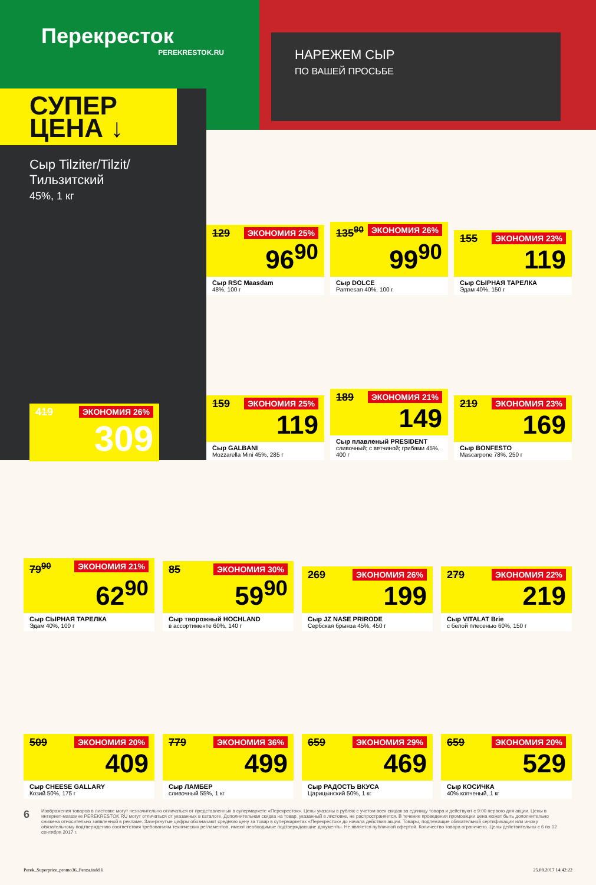Перекресток
PEREKRESTOK.RU
НАРЕЖЕМ СЫР
ПО ВАШЕЙ ПРОСЬБЕ
СУПЕР
ЦЕНА ↓
Сыр Tilziter/Tilzit/ Тильзитский
45%, 1 кг
ЭКОНОМИЯ 26% 419
309
ЭКОНОМИЯ 25% 129
96<sup>90</sup>
Сыр RSC Maasdam
48%, 100 г
ЭКОНОМИЯ 26% 135<sup>90</sup>
99<sup>90</sup>
Сыр DOLCE
Parmesan 40%, 100 г
ЭКОНОМИЯ 23% 155
119
Сыр СЫРНАЯ ТАРЕЛКА
Эдам 40%, 150 г
ЭКОНОМИЯ 25% 159
119
Сыр GALBANI
Mozzarella Mini 45%, 285 г
ЭКОНОМИЯ 21% 189
149
Сыр плавленый PRESIDENT
сливочный; с ветчиной; грибами 45%, 400 г
ЭКОНОМИЯ 23% 219
169
Сыр BONFESTO
Mascarpone 78%, 250 г
ЭКОНОМИЯ 21% 79<sup>90</sup>
62<sup>90</sup>
Сыр СЫРНАЯ ТАРЕЛКА
Эдам 40%, 100 г
ЭКОНОМИЯ 30% 85
59<sup>90</sup>
Сыр творожный HOCHLAND
в ассортименте 60%, 140 г
ЭКОНОМИЯ 26% 269
199
Сыр JZ NASE PRIRODE
Сербская брынза 45%, 450 г
ЭКОНОМИЯ 22% 279
219
Сыр VITALAT Brie
с белой плесенью 60%, 150 г
ЭКОНОМИЯ 20% 509
409
Сыр CHEESE GALLARY
Козий 50%, 175 г
ЭКОНОМИЯ 36% 779
499
Сыр ЛАМБЕР
сливочный 55%, 1 кг
ЭКОНОМИЯ 29% 659
469
Сыр РАДОСТЬ ВКУСА
Царицынский 50%, 1 кг
ЭКОНОМИЯ 20% 659
529
Сыр КОСИЧКА
40% копченый, 1 кг
6 Изображения товаров в листовке могут незначительно отличаться от представленных в супермаркете «Перекресток». Цены указаны в рублях с учетом всех скидок за единицу товара и действуют с 9:00 первого дня акции. Цены в интернет-магазине PEREKRESTOK.RU могут отличаться от указанных в каталоге. Дополнительная скидка на товар, указанный в листовке, не распространяется. В течение проведения промоакции цена может быть дополнительно снижена относительно заявленной в рекламе. Зачеркнутые цифры обозначают среднюю цену за товар в супермаркетах «Перекресток» до начала действия акции. Товары, подлежащие обязательной сертификации или иному обязательному подтверждению соответствия требованиям технических регламентов, имеют необходимые подтверждающие документы. Не является публичной офертой. Количество товара ограничено. Цены действительны с 6 по 12 сентября 2017 г.
Perek_Superprice_promo36_Penza.indd 6 25.08.2017 14:42:22